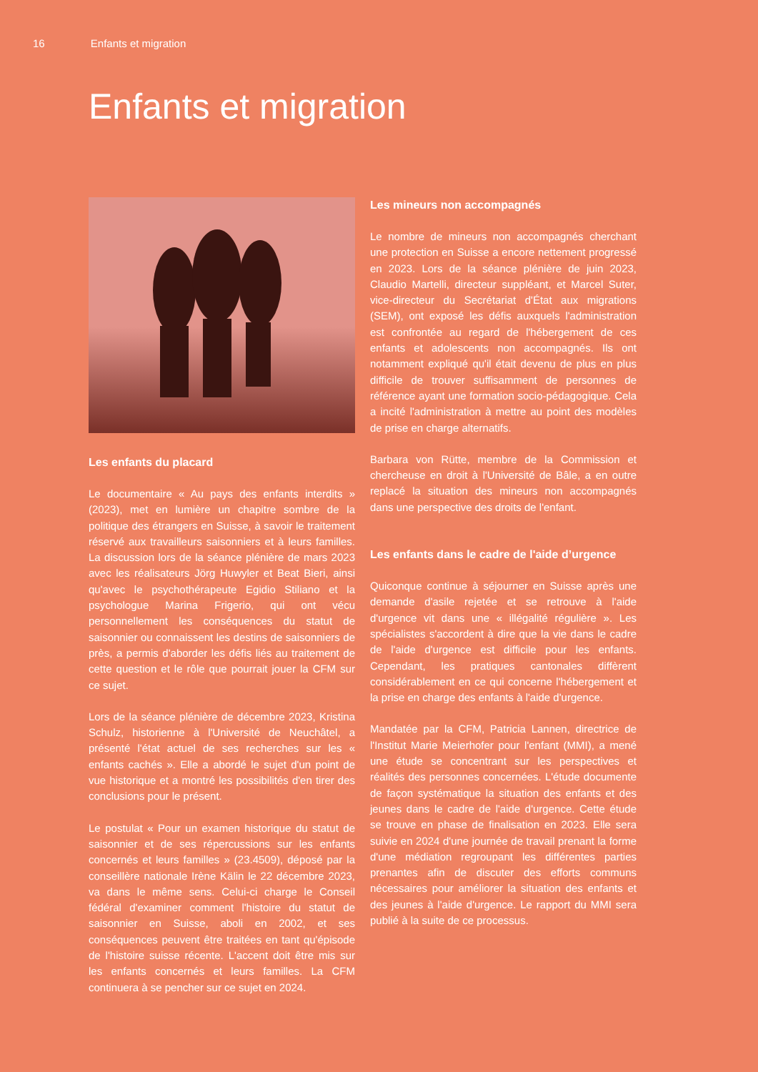16 Enfants et migration
Enfants et migration
Les enfants du placard
Le documentaire « Au pays des enfants interdits » (2023), met en lumière un chapitre sombre de la politique des étrangers en Suisse, à savoir le traitement réservé aux travailleurs saisonniers et à leurs familles. La discussion lors de la séance plénière de mars 2023 avec les réalisateurs Jörg Huwyler et Beat Bieri, ainsi qu'avec le psychothérapeute Egidio Stiliano et la psychologue Marina Frigerio, qui ont vécu personnellement les conséquences du statut de saisonnier ou connaissent les destins de saisonniers de près, a permis d'aborder les défis liés au traitement de cette question et le rôle que pourrait jouer la CFM sur ce sujet.
Lors de la séance plénière de décembre 2023, Kristina Schulz, historienne à l'Université de Neuchâtel, a présenté l'état actuel de ses recherches sur les « enfants cachés ». Elle a abordé le sujet d'un point de vue historique et a montré les possibilités d'en tirer des conclusions pour le présent.
Le postulat « Pour un examen historique du statut de saisonnier et de ses répercussions sur les enfants concernés et leurs familles » (23.4509), déposé par la conseillère nationale Irène Kälin le 22 décembre 2023, va dans le même sens. Celui-ci charge le Conseil fédéral d'examiner comment l'histoire du statut de saisonnier en Suisse, aboli en 2002, et ses conséquences peuvent être traitées en tant qu'épisode de l'histoire suisse récente. L'accent doit être mis sur les enfants concernés et leurs familles. La CFM continuera à se pencher sur ce sujet en 2024.
Les mineurs non accompagnés
Le nombre de mineurs non accompagnés cherchant une protection en Suisse a encore nettement progressé en 2023. Lors de la séance plénière de juin 2023, Claudio Martelli, directeur suppléant, et Marcel Suter, vice-directeur du Secrétariat d'État aux migrations (SEM), ont exposé les défis auxquels l'administration est confrontée au regard de l'hébergement de ces enfants et adolescents non accompagnés. Ils ont notamment expliqué qu'il était devenu de plus en plus difficile de trouver suffisamment de personnes de référence ayant une formation socio-pédagogique. Cela a incité l'administration à mettre au point des modèles de prise en charge alternatifs.
Barbara von Rütte, membre de la Commission et chercheuse en droit à l'Université de Bâle, a en outre replacé la situation des mineurs non accompagnés dans une perspective des droits de l'enfant.
Les enfants dans le cadre de l'aide d’urgence
Quiconque continue à séjourner en Suisse après une demande d'asile rejetée et se retrouve à l'aide d'urgence vit dans une « illégalité régulière ». Les spécialistes s'accordent à dire que la vie dans le cadre de l'aide d'urgence est difficile pour les enfants. Cependant, les pratiques cantonales diffèrent considérablement en ce qui concerne l'hébergement et la prise en charge des enfants à l'aide d'urgence.
Mandatée par la CFM, Patricia Lannen, directrice de l'Institut Marie Meierhofer pour l'enfant (MMI), a mené une étude se concentrant sur les perspectives et réalités des personnes concernées. L'étude documente de façon systématique la situation des enfants et des jeunes dans le cadre de l'aide d'urgence. Cette étude se trouve en phase de finalisation en 2023. Elle sera suivie en 2024 d'une journée de travail prenant la forme d'une médiation regroupant les différentes parties prenantes afin de discuter des efforts communs nécessaires pour améliorer la situation des enfants et des jeunes à l'aide d'urgence. Le rapport du MMI sera publié à la suite de ce processus.